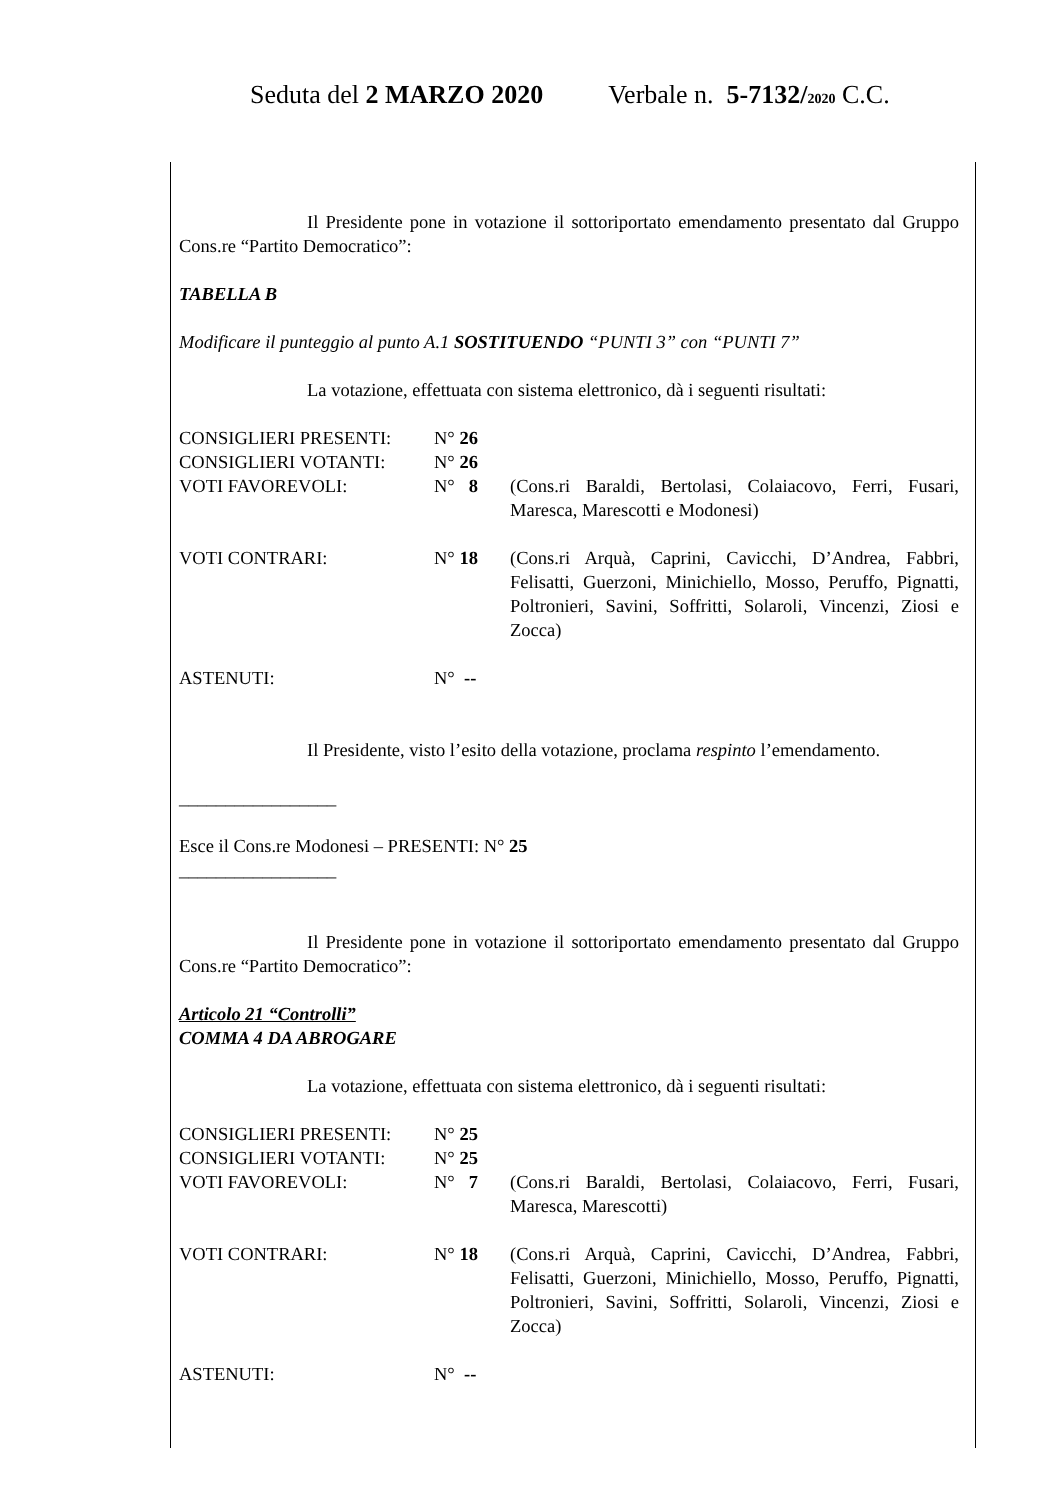Seduta del 2 MARZO 2020 Verbale n. 5-7132/2020 C.C.
Il Presidente pone in votazione il sottoriportato emendamento presentato dal Gruppo Cons.re “Partito Democratico”:
TABELLA B
Modificare il punteggio al punto A.1 SOSTITUENDO “PUNTI 3” con “PUNTI 7”
La votazione, effettuata con sistema elettronico, dà i seguenti risultati:
| CONSIGLIERI PRESENTI: | N° 26 | |
| CONSIGLIERI VOTANTI: | N° 26 | |
| VOTI FAVOREVOLI: | N° 8 | (Cons.ri Baraldi, Bertolasi, Colaiacovo, Ferri, Fusari, Maresca, Marescotti e Modonesi) |
| VOTI CONTRARI: | N° 18 | (Cons.ri Arquà, Caprini, Cavicchi, D’Andrea, Fabbri, Felisatti, Guerzoni, Minichiello, Mosso, Peruffo, Pignatti, Poltronieri, Savini, Soffritti, Solaroli, Vincenzi, Ziosi e Zocca) |
| ASTENUTI: | N° -- | |
Il Presidente, visto l’esito della votazione, proclama respinto l’emendamento.
_________________
Esce il Cons.re Modonesi – PRESENTI: N° 25
_________________
Il Presidente pone in votazione il sottoriportato emendamento presentato dal Gruppo Cons.re “Partito Democratico”:
Articolo 21 “Controlli”
COMMA 4 DA ABROGARE
La votazione, effettuata con sistema elettronico, dà i seguenti risultati:
| CONSIGLIERI PRESENTI: | N° 25 | |
| CONSIGLIERI VOTANTI: | N° 25 | |
| VOTI FAVOREVOLI: | N° 7 | (Cons.ri Baraldi, Bertolasi, Colaiacovo, Ferri, Fusari, Maresca, Marescotti) |
| VOTI CONTRARI: | N° 18 | (Cons.ri Arquà, Caprini, Cavicchi, D’Andrea, Fabbri, Felisatti, Guerzoni, Minichiello, Mosso, Peruffo, Pignatti, Poltronieri, Savini, Soffritti, Solaroli, Vincenzi, Ziosi e Zocca) |
| ASTENUTI: | N° -- | |